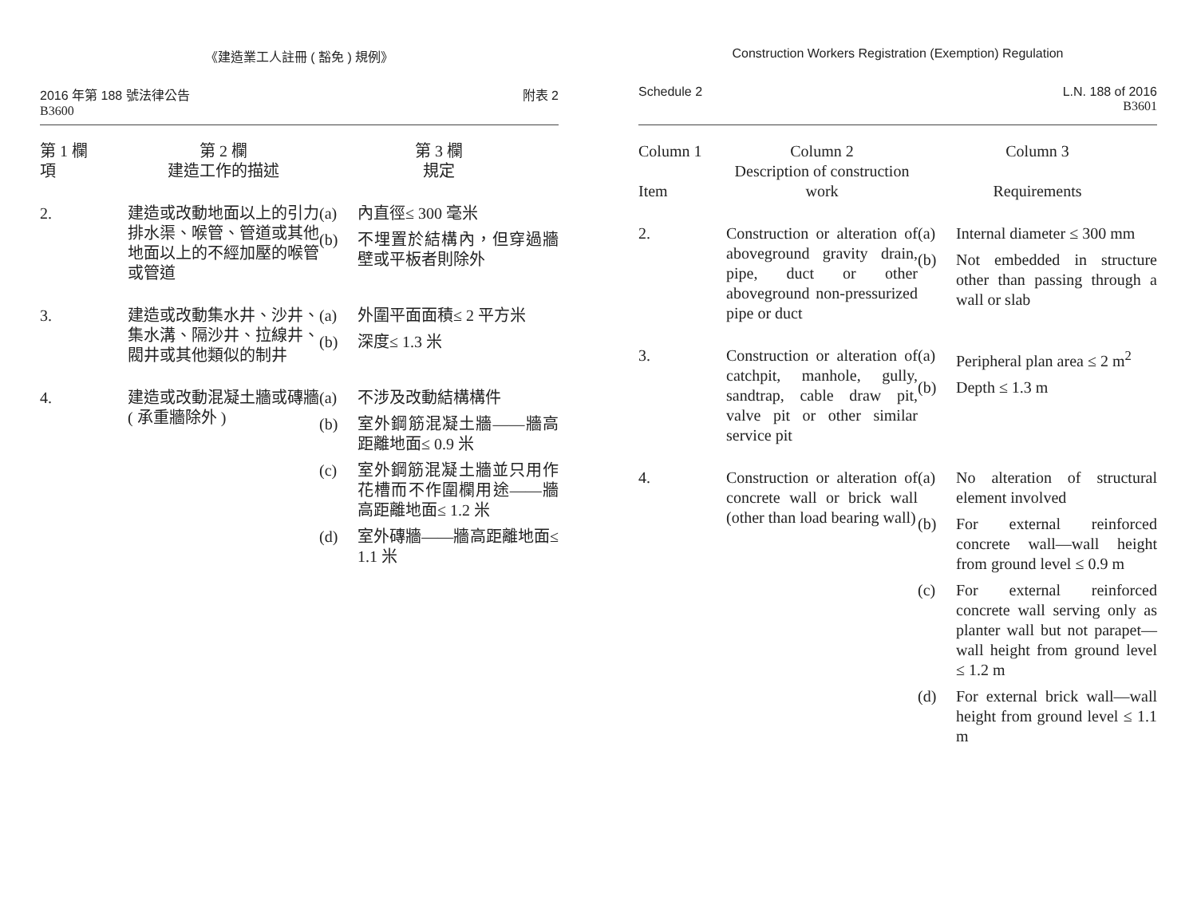《建造業工人註冊 ( 豁免 ) 規例》
2016 年第 188 號法律公告
B3600
附表 2
| 第 1 欄 項 | 第 2 欄 建造工作的描述 | 第 3 欄 規定 |
| --- | --- | --- |
| 2. | 建造或改動地面以上的引力排水渠、喉管、管道或其他地面以上的不經加壓的喉管或管道 | (a) 內直徑≤ 300 毫米 (b) 不埋置於結構內，但穿過牆壁或平板者則除外 |
| 3. | 建造或改動集水井、沙井、集水溝、隔沙井、拉線井、閥井或其他類似的制井 | (a) 外圍平面面積≤ 2 平方米 (b) 深度≤ 1.3 米 |
| 4. | 建造或改動混凝土牆或磚牆 ( 承重牆除外 ) | (a) 不涉及改動結構構件 (b) 室外鋼筋混凝土牆——牆高距離地面≤ 0.9 米 (c) 室外鋼筋混凝土牆並只用作花槽而不作圍欄用途——牆高距離地面≤ 1.2 米 (d) 室外磚牆——牆高距離地面≤ 1.1 米 |
Construction Workers Registration (Exemption) Regulation
Schedule 2 L.N. 188 of 2016
B3601
| Column 1 Item | Column 2 Description of construction work | Column 3 Requirements |
| --- | --- | --- |
| 2. | Construction or alteration of aboveground gravity drain, pipe, duct or other aboveground non-pressurized pipe or duct | (a) Internal diameter ≤ 300 mm (b) Not embedded in structure other than passing through a wall or slab |
| 3. | Construction or alteration of catchpit, manhole, gully, sandtrap, cable draw pit, valve pit or other similar service pit | (a) Peripheral plan area ≤ 2 m<sup>2</sup> (b) Depth ≤ 1.3 m |
| 4. | Construction or alteration of concrete wall or brick wall (other than load bearing wall) | (a) No alteration of structural element involved (b) For external reinforced concrete wall—wall height from ground level ≤ 0.9 m (c) For external reinforced concrete wall serving only as planter wall but not parapet—wall height from ground level ≤ 1.2 m (d) For external brick wall—wall height from ground level ≤ 1.1 m |